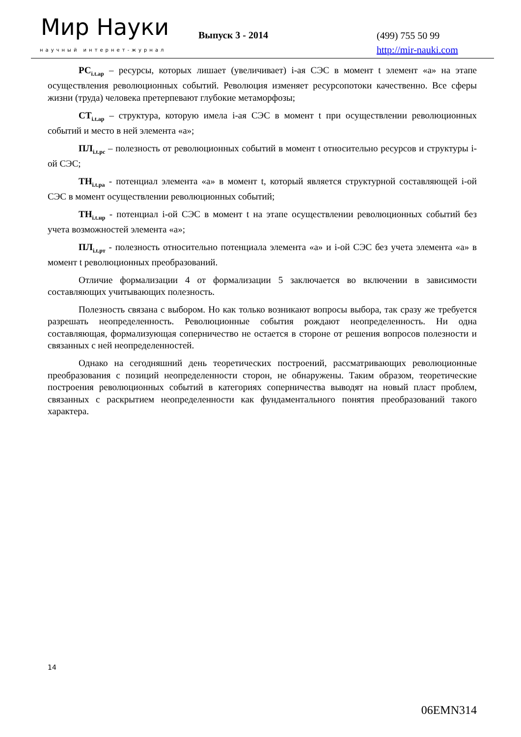Мир Науки
научный интернет-журнал
Выпуск 3 - 2014
(499) 755 50 99
http://mir-nauki.com
РС<sub>i.t.ар</sub> – ресурсы, которых лишает (увеличивает) i-ая СЭС в момент t элемент «а» на этапе осуществления революционных событий. Революция изменяет ресурсопотоки качественно. Все сферы жизни (труда) человека претерпевают глубокие метаморфозы;
СТ<sub>i.t.ар</sub> – структура, которую имела i-ая СЭС в момент t при осуществлении революционных событий и место в ней элемента «а»;
ПЛ<sub>i.t.рс</sub> – полезность от революционных событий в момент t относительно ресурсов и структуры i-ой СЭС;
ТН<sub>i.t.ра</sub> - потенциал элемента «а» в момент t, который является структурной составляющей i-ой СЭС в момент осуществлении революционных событий;
ТН<sub>i.t.нр</sub> - потенциал i-ой СЭС в момент t на этапе осуществлении революционных событий без учета возможностей элемента «а»;
ПЛ<sub>i.t.рт</sub> - полезность относительно потенциала элемента «а» и i-ой СЭС без учета элемента «а» в момент t революционных преобразований.
Отличие формализации 4 от формализации 5 заключается во включении в зависимости составляющих учитывающих полезность.
Полезность связана с выбором. Но как только возникают вопросы выбора, так сразу же требуется разрешать неопределенность. Революционные события рождают неопределенность. Ни одна составляющая, формализующая соперничество не остается в стороне от решения вопросов полезности и связанных с ней неопределенностей.
Однако на сегодняшний день теоретических построений, рассматривающих революционные преобразования с позиций неопределенности сторон, не обнаружены. Таким образом, теоретические построения революционных событий в категориях соперничества выводят на новый пласт проблем, связанных с раскрытием неопределенности как фундаментального понятия преобразований такого характера.
14
06EMN314